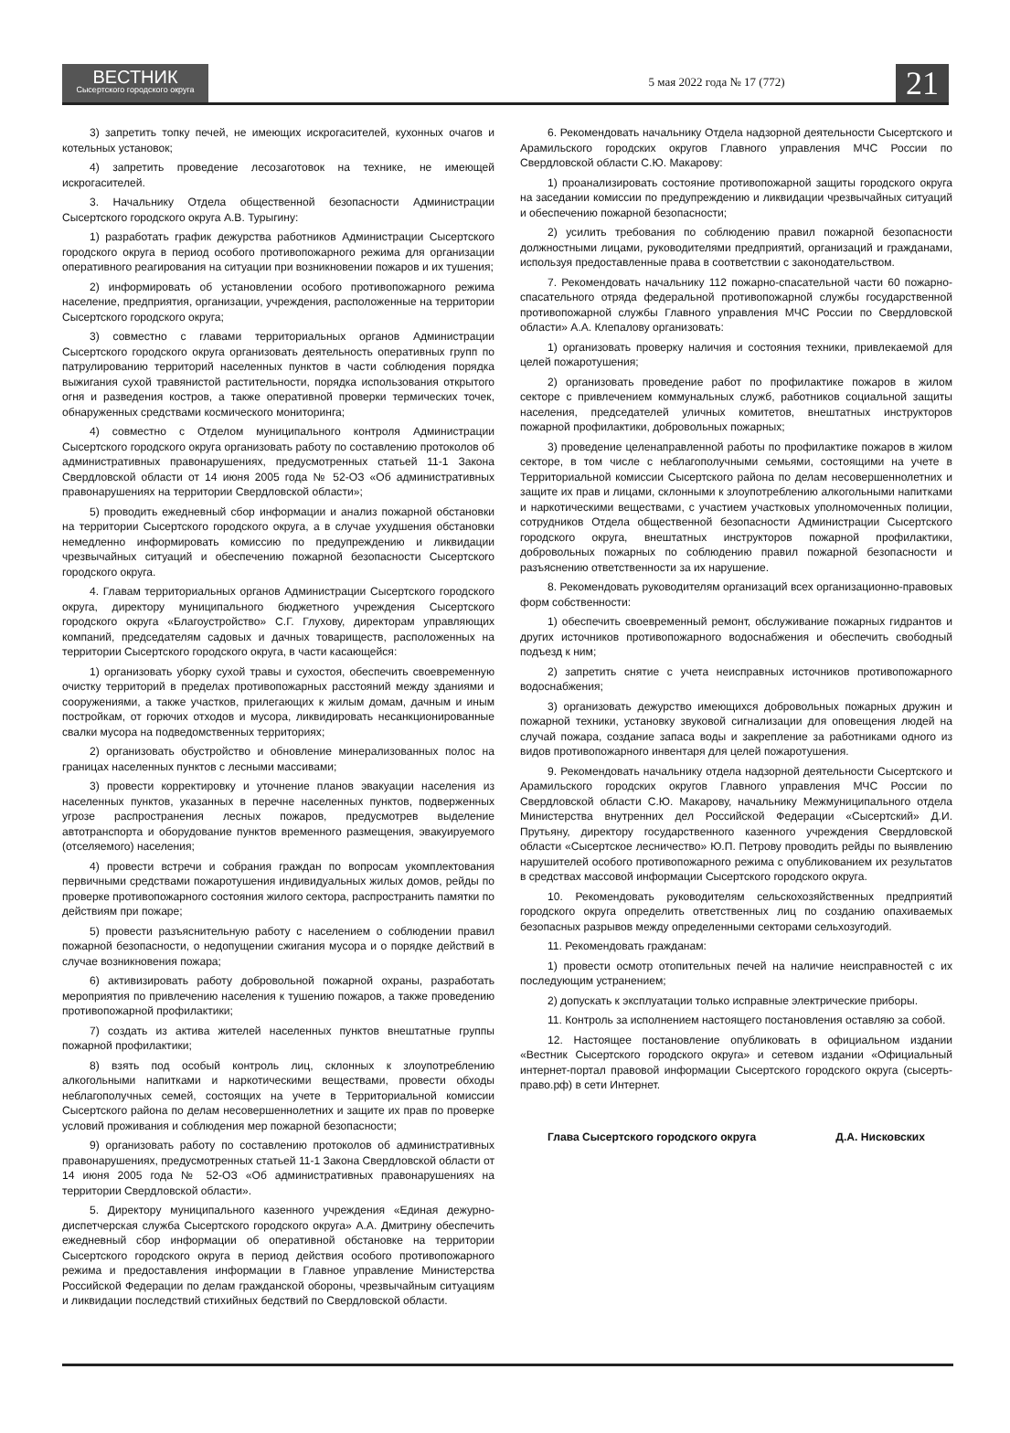ВЕСТНИК
Сысертского городского округа
5 мая 2022 года № 17 (772)
21
3) запретить топку печей, не имеющих искрогасителей, кухонных очагов и котельных установок;
4) запретить проведение лесозаготовок на технике, не имеющей искрогасителей.
3. Начальнику Отдела общественной безопасности Администрации Сысертского городского округа А.В. Турыгину:
1) разработать график дежурства работников Администрации Сысертского городского округа в период особого противопожарного режима для организации оперативного реагирования на ситуации при возникновении пожаров и их тушения;
2) информировать об установлении особого противопожарного режима население, предприятия, организации, учреждения, расположенные на территории Сысертского городского округа;
3) совместно с главами территориальных органов Администрации Сысертского городского округа организовать деятельность оперативных групп по патрулированию территорий населенных пунктов в части соблюдения порядка выжигания сухой травянистой растительности, порядка использования открытого огня и разведения костров, а также оперативной проверки термических точек, обнаруженных средствами космического мониторинга;
4) совместно с Отделом муниципального контроля Администрации Сысертского городского округа организовать работу по составлению протоколов об административных правонарушениях, предусмотренных статьей 11-1 Закона Свердловской области от 14 июня 2005 года № 52-ОЗ «Об административных правонарушениях на территории Свердловской области»;
5) проводить ежедневный сбор информации и анализ пожарной обстановки на территории Сысертского городского округа, а в случае ухудшения обстановки немедленно информировать комиссию по предупреждению и ликвидации чрезвычайных ситуаций и обеспечению пожарной безопасности Сысертского городского округа.
4. Главам территориальных органов Администрации Сысертского городского округа, директору муниципального бюджетного учреждения Сысертского городского округа «Благоустройство» С.Г. Глухову, директорам управляющих компаний, председателям садовых и дачных товариществ, расположенных на территории Сысертского городского округа, в части касающейся:
1) организовать уборку сухой травы и сухостоя, обеспечить своевременную очистку территорий в пределах противопожарных расстояний между зданиями и сооружениями, а также участков, прилегающих к жилым домам, дачным и иным постройкам, от горючих отходов и мусора, ликвидировать несанкционированные свалки мусора на подведомственных территориях;
2) организовать обустройство и обновление минерализованных полос на границах населенных пунктов с лесными массивами;
3) провести корректировку и уточнение планов эвакуации населения из населенных пунктов, указанных в перечне населенных пунктов, подверженных угрозе распространения лесных пожаров, предусмотрев выделение автотранспорта и оборудование пунктов временного размещения, эвакуируемого (отселяемого) населения;
4) провести встречи и собрания граждан по вопросам укомплектования первичными средствами пожаротушения индивидуальных жилых домов, рейды по проверке противопожарного состояния жилого сектора, распространить памятки по действиям при пожаре;
5) провести разъяснительную работу с населением о соблюдении правил пожарной безопасности, о недопущении сжигания мусора и о порядке действий в случае возникновения пожара;
6) активизировать работу добровольной пожарной охраны, разработать мероприятия по привлечению населения к тушению пожаров, а также проведению противопожарной профилактики;
7) создать из актива жителей населенных пунктов внештатные группы пожарной профилактики;
8) взять под особый контроль лиц, склонных к злоупотреблению алкогольными напитками и наркотическими веществами, провести обходы неблагополучных семей, состоящих на учете в Территориальной комиссии Сысертского района по делам несовершеннолетних и защите их прав по проверке условий проживания и соблюдения мер пожарной безопасности;
9) организовать работу по составлению протоколов об административных правонарушениях, предусмотренных статьей 11-1 Закона Свердловской области от 14 июня 2005 года № 52-ОЗ «Об административных правонарушениях на территории Свердловской области».
5. Директору муниципального казенного учреждения «Единая дежурно-диспетчерская служба Сысертского городского округа» А.А. Дмитрину обеспечить ежедневный сбор информации об оперативной обстановке на территории Сысертского городского округа в период действия особого противопожарного режима и предоставления информации в Главное управление Министерства Российской Федерации по делам гражданской обороны, чрезвычайным ситуациям и ликвидации последствий стихийных бедствий по Свердловской области.
6. Рекомендовать начальнику Отдела надзорной деятельности Сысертского и Арамильского городских округов Главного управления МЧС России по Свердловской области С.Ю. Макарову:
1) проанализировать состояние противопожарной защиты городского округа на заседании комиссии по предупреждению и ликвидации чрезвычайных ситуаций и обеспечению пожарной безопасности;
2) усилить требования по соблюдению правил пожарной безопасности должностными лицами, руководителями предприятий, организаций и гражданами, используя предоставленные права в соответствии с законодательством.
7. Рекомендовать начальнику 112 пожарно-спасательной части 60 пожарно-спасательного отряда федеральной противопожарной службы государственной противопожарной службы Главного управления МЧС России по Свердловской области» А.А. Клепалову организовать:
1) организовать проверку наличия и состояния техники, привлекаемой для целей пожаротушения;
2) организовать проведение работ по профилактике пожаров в жилом секторе с привлечением коммунальных служб, работников социальной защиты населения, председателей уличных комитетов, внештатных инструкторов пожарной профилактики, добровольных пожарных;
3) проведение целенаправленной работы по профилактике пожаров в жилом секторе, в том числе с неблагополучными семьями, состоящими на учете в Территориальной комиссии Сысертского района по делам несовершеннолетних и защите их прав и лицами, склонными к злоупотреблению алкогольными напитками и наркотическими веществами, с участием участковых уполномоченных полиции, сотрудников Отдела общественной безопасности Администрации Сысертского городского округа, внештатных инструкторов пожарной профилактики, добровольных пожарных по соблюдению правил пожарной безопасности и разъяснению ответственности за их нарушение.
8. Рекомендовать руководителям организаций всех организационно-правовых форм собственности:
1) обеспечить своевременный ремонт, обслуживание пожарных гидрантов и других источников противопожарного водоснабжения и обеспечить свободный подъезд к ним;
2) запретить снятие с учета неисправных источников противопожарного водоснабжения;
3) организовать дежурство имеющихся добровольных пожарных дружин и пожарной техники, установку звуковой сигнализации для оповещения людей на случай пожара, создание запаса воды и закрепление за работниками одного из видов противопожарного инвентаря для целей пожаротушения.
9. Рекомендовать начальнику отдела надзорной деятельности Сысертского и Арамильского городских округов Главного управления МЧС России по Свердловской области С.Ю. Макарову, начальнику Межмуниципального отдела Министерства внутренних дел Российской Федерации «Сысертский» Д.И. Прутьяну, директору государственного казенного учреждения Свердловской области «Сысертское лесничество» Ю.П. Петрову проводить рейды по выявлению нарушителей особого противопожарного режима с опубликованием их результатов в средствах массовой информации Сысертского городского округа.
10. Рекомендовать руководителям сельскохозяйственных предприятий городского округа определить ответственных лиц по созданию опахиваемых безопасных разрывов между определенными секторами сельхозугодий.
11. Рекомендовать гражданам:
1) провести осмотр отопительных печей на наличие неисправностей с их последующим устранением;
2) допускать к эксплуатации только исправные электрические приборы.
11. Контроль за исполнением настоящего постановления оставляю за собой.
12. Настоящее постановление опубликовать в официальном издании «Вестник Сысертского городского округа» и сетевом издании «Официальный интернет-портал правовой информации Сысертского городского округа (сысерть-право.рф) в сети Интернет.
Глава Сысертского городского округа Д.А. Нисковских